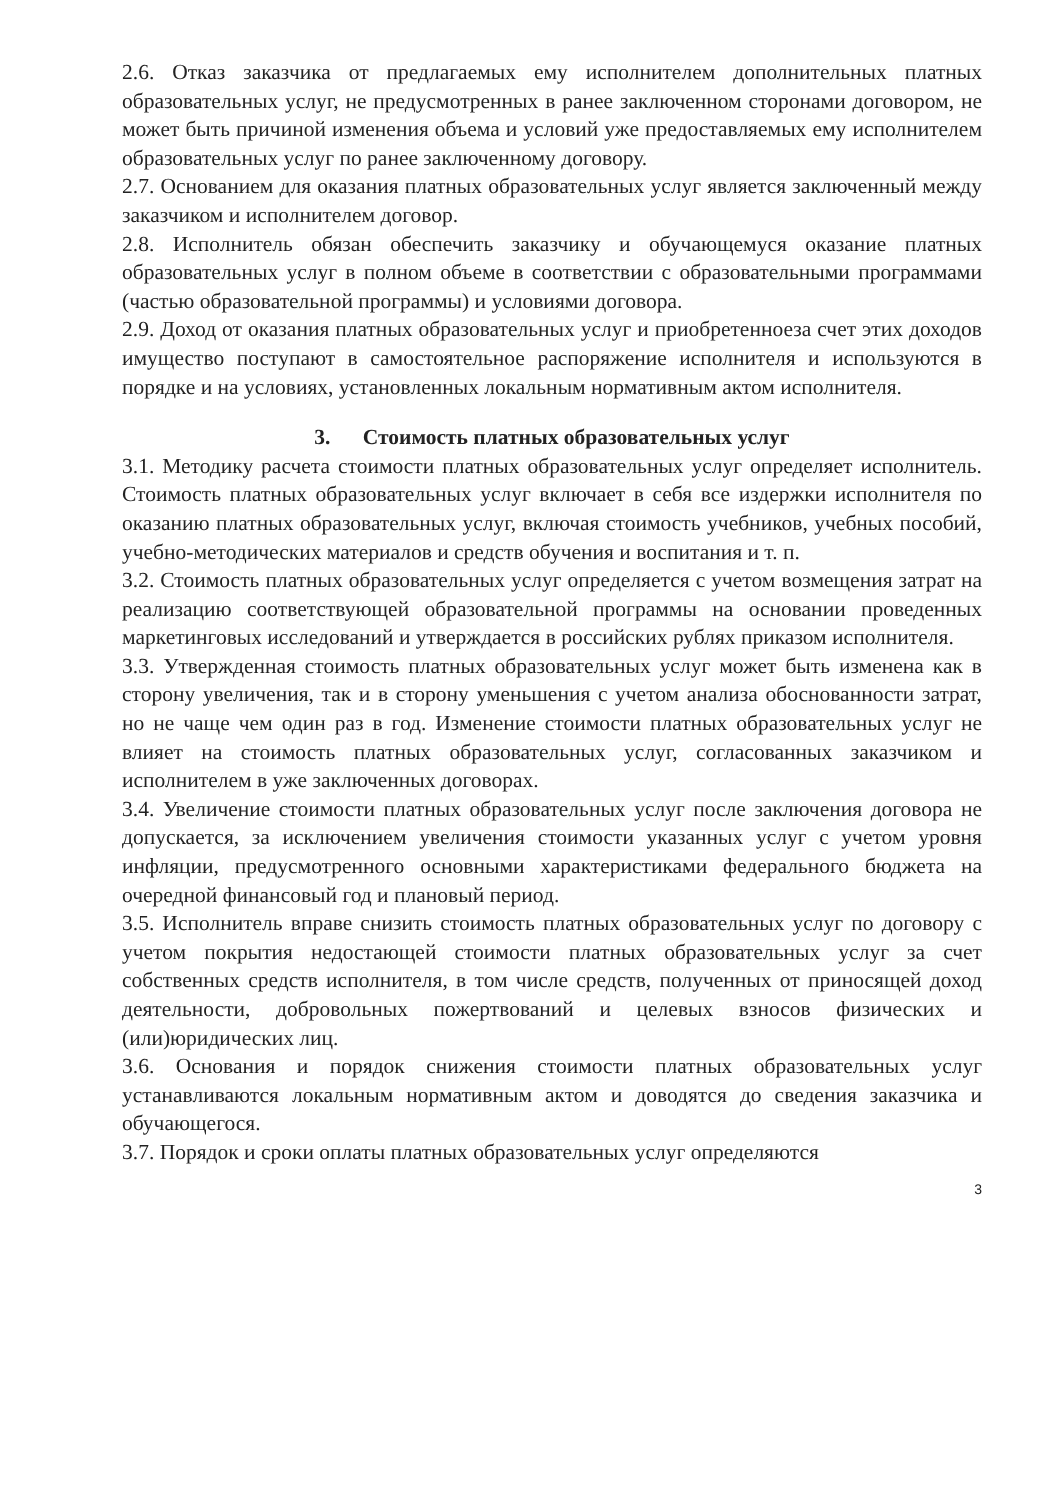2.6. Отказ заказчика от предлагаемых ему исполнителем дополнительных платных образовательных услуг, не предусмотренных в ранее заключенном сторонами договором, не может быть причиной изменения объема и условий уже предоставляемых ему исполнителем образовательных услуг по ранее заключенному договору.
2.7. Основанием для оказания платных образовательных услуг является заключенный между заказчиком и исполнителем договор.
2.8. Исполнитель обязан обеспечить заказчику и обучающемуся оказание платных образовательных услуг в полном объеме в соответствии с образовательными программами (частью образовательной программы) и условиями договора.
2.9. Доход от оказания платных образовательных услуг и приобретенноеза счет этих доходов имущество поступают в самостоятельное распоряжение исполнителя и используются в порядке и на условиях, установленных локальным нормативным актом исполнителя.
3. Стоимость платных образовательных услуг
3.1. Методику расчета стоимости платных образовательных услуг определяет исполнитель. Стоимость платных образовательных услуг включает в себя все издержки исполнителя по оказанию платных образовательных услуг, включая стоимость учебников, учебных пособий, учебно-методических материалов и средств обучения и воспитания и т. п.
3.2. Стоимость платных образовательных услуг определяется с учетом возмещения затрат на реализацию соответствующей образовательной программы на основании проведенных маркетинговых исследований и утверждается в российских рублях приказом исполнителя.
3.3. Утвержденная стоимость платных образовательных услуг может быть изменена как в сторону увеличения, так и в сторону уменьшения с учетом анализа обоснованности затрат, но не чаще чем один раз в год. Изменение стоимости платных образовательных услуг не влияет на стоимость платных образовательных услуг, согласованных заказчиком и исполнителем в уже заключенных договорах.
3.4. Увеличение стоимости платных образовательных услуг после заключения договора не допускается, за исключением увеличения стоимости указанных услуг с учетом уровня инфляции, предусмотренного основными характеристиками федерального бюджета на очередной финансовый год и плановый период.
3.5. Исполнитель вправе снизить стоимость платных образовательных услуг по договору с учетом покрытия недостающей стоимости платных образовательных услуг за счет собственных средств исполнителя, в том числе средств, полученных от приносящей доход деятельности, добровольных пожертвований и целевых взносов физических и (или)юридических лиц.
3.6. Основания и порядок снижения стоимости платных образовательных услуг устанавливаются локальным нормативным актом и доводятся до сведения заказчика и обучающегося.
3.7. Порядок и сроки оплаты платных образовательных услуг определяются
3